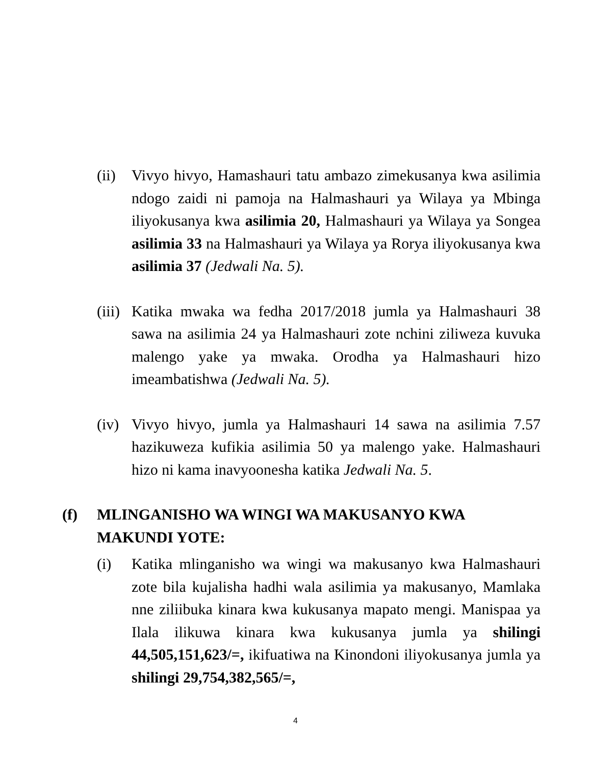(ii)
Vivyo hivyo, Hamashauri tatu ambazo zimekusanya kwa asilimia ndogo zaidi ni pamoja na Halmashauri ya Wilaya ya Mbinga iliyokusanya kwa asilimia 20, Halmashauri ya Wilaya ya Songea asilimia 33 na Halmashauri ya Wilaya ya Rorya iliyokusanya kwa asilimia 37 (Jedwali Na. 5).
(iii)
Katika mwaka wa fedha 2017/2018 jumla ya Halmashauri 38 sawa na asilimia 24 ya Halmashauri zote nchini ziliweza kuvuka malengo yake ya mwaka. Orodha ya Halmashauri hizo imeambatishwa (Jedwali Na. 5).
(iv)
Vivyo hivyo, jumla ya Halmashauri 14 sawa na asilimia 7.57 hazikuweza kufikia asilimia 50 ya malengo yake. Halmashauri hizo ni kama inavyoonesha katika Jedwali Na. 5.
(f) MLINGANISHO WA WINGI WA MAKUSANYO KWA MAKUNDI YOTE:
(i) Katika mlinganisho wa wingi wa makusanyo kwa Halmashauri zote bila kujalisha hadhi wala asilimia ya makusanyo, Mamlaka nne ziliibuka kinara kwa kukusanya mapato mengi. Manispaa ya Ilala ilikuwa kinara kwa kukusanya jumla ya shilingi 44,505,151,623/=, ikifuatiwa na Kinondoni iliyokusanya jumla ya shilingi 29,754,382,565/=,
4